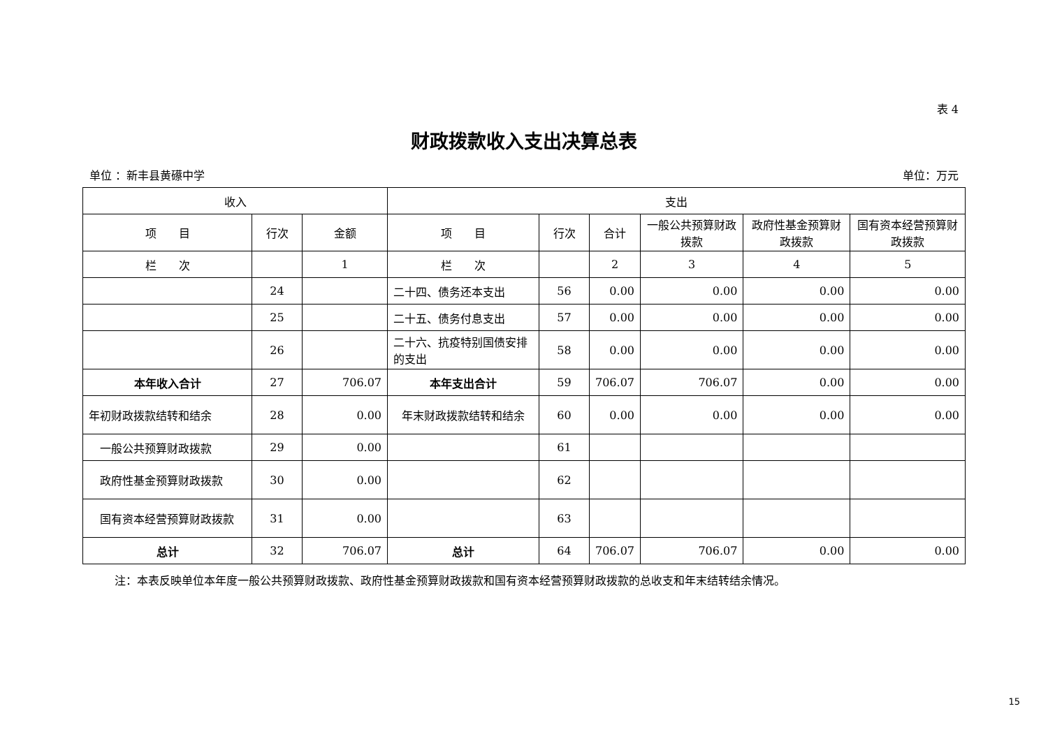表 4
财政拨款收入支出决算总表
单位 ：新丰县黄礤中学 单位：万元
| 收入 | | | 支出 | | | | | |
| --- | --- | --- | --- | --- | --- | --- | --- | --- |
| 项 目 | 行次 | 金额 | 项 目 | 行次 | 合计 | 一般公共预算财政拨款 | 政府性基金预算财政拨款 | 国有资本经营预算财政拨款 |
| 栏 次 | | 1 | 栏 次 | | 2 | 3 | 4 | 5 |
| | 24 | | 二十四、债务还本支出 | 56 | 0.00 | 0.00 | 0.00 | 0.00 |
| | 25 | | 二十五、债务付息支出 | 57 | 0.00 | 0.00 | 0.00 | 0.00 |
| | 26 | | 二十六、抗疫特别国债安排的支出 | 58 | 0.00 | 0.00 | 0.00 | 0.00 |
| 本年收入合计 | 27 | 706.07 | 本年支出合计 | 59 | 706.07 | 706.07 | 0.00 | 0.00 |
| 年初财政拨款结转和结余 | 28 | 0.00 | 年末财政拨款结转和结余 | 60 | 0.00 | 0.00 | 0.00 | 0.00 |
| 一般公共预算财政拨款 | 29 | 0.00 | | 61 | | | | |
| 政府性基金预算财政拨款 | 30 | 0.00 | | 62 | | | | |
| 国有资本经营预算财政拨款 | 31 | 0.00 | | 63 | | | | |
| 总计 | 32 | 706.07 | 总计 | 64 | 706.07 | 706.07 | 0.00 | 0.00 |
注：本表反映单位本年度一般公共预算财政拨款、政府性基金预算财政拨款和国有资本经营预算财政拨款的总收支和年末结转结余情况。
15